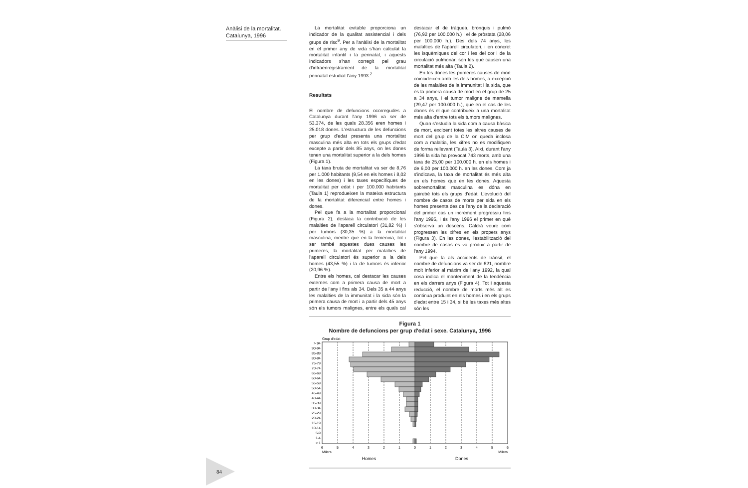Anàlisi de la mortalitat.
Catalunya, 1996
La mortalitat evitable proporciona un indicador de la qualitat assistencial i dels grups de risc<sup>9</sup>. Per a l'anàlisi de la mortalitat en el primer any de vida s'han calculat la mortalitat infantil i la perinatal, i aquests indicadors s'han corregit pel grau d'infraenregistrament de la mortalitat perinatal estudiat l'any 1993.<sup>2</sup>
Resultats
El nombre de defuncions ocorregudes a Catalunya durant l'any 1996 va ser de 53.374, de les quals 28.356 eren homes i 25.018 dones. L'estructura de les defuncions per grup d'edat presenta una mortalitat masculina més alta en tots els grups d'edat excepte a partir dels 85 anys, on les dones tenen una mortalitat superior a la dels homes (Figura 1).
La taxa bruta de mortalitat va ser de 8,76 per 1.000 habitants (9,54 en els homes i 8,02 en les dones) i les taxes específiques de mortalitat per edat i per 100.000 habitants (Taula 1) reprodueixen la mateixa estructura de la mortalitat diferencial entre homes i dones.
Pel que fa a la mortalitat proporcional (Figura 2), destaca la contribució de les malalties de l'aparell circulatori (31,82 %) i per tumors (30,35 %) a la mortalitat masculina, mentre que en la femenina, tot i ser també aquestes dues causes les primeres, la mortalitat per malalties de l'aparell circulatori és superior a la dels homes (43,55 %) i la de tumors és inferior (20,96 %).
Entre els homes, cal destacar les causes externes com a primera causa de mort a partir de l'any i fins als 34. Dels 35 a 44 anys les malalties de la immunitat i la sida són la primera causa de mort i a partir dels 45 anys són els tumors malignes, entre els quals cal destacar el de tràquea, bronquis i pulmó (76,92 per 100.000 h.) i el de pròstata (28,06 per 100.000 h.). Des dels 74 anys, les malalties de l'aparell circulatori, i en concret les isquèmiques del cor i les del cor i de la circulació pulmonar, són les que causen una mortalitat més alta (Taula 2).
En les dones les primeres causes de mort coincideixen amb les dels homes, a excepció de les malalties de la immunitat i la sida, que és la primera causa de mort en el grup de 25 a 34 anys, i el tumor maligne de mamella (29,47 per 100.000 h.), que en el cas de les dones és el que contribueix a una mortalitat més alta d'entre tots els tumors malignes.
Quan s'estudia la sida com a causa bàsica de mort, excloent totes les altres causes de mort del grup de la CIM on queda inclosa com a malaltia, les xifres no es modifiquen de forma rellevant (Taula 3). Així, durant l'any 1996 la sida ha provocat 743 morts, amb una taxa de 25,00 per 100.000 h. en els homes i de 6,00 per 100.000 h. en les dones. Com ja s'indicava, la taxa de mortalitat és més alta en els homes que en les dones. Aquesta sobremortalitat masculina es dóna en gairebé tots els grups d'edat. L'evolució del nombre de casos de morts per sida en els homes presenta des de l'any de la declaració del primer cas un increment progressiu fins l'any 1995, i és l'any 1996 el primer en què s'observa un descens. Caldrà veure com progressen les xifres en els propers anys (Figura 3). En les dones, l'estabilització del nombre de casos es va produir a partir de l'any 1994.
Pel que fa als accidents de trànsit, el nombre de defuncions va ser de 621, nombre molt inferior al màxim de l'any 1992, la qual cosa indica el manteniment de la tendència en els darrers anys (Figura 4). Tot i aquesta reducció, el nombre de morts més alt es continua produint en els homes i en els grups d'edat entre 15 i 34, si bé les taxes més altes són les
Figura 1
Nombre de defuncions per grup d'edat i sexe. Catalunya, 1996
Grup d'edat
> 94
90-94
85-89
80-84
75-79
70-74
65-69
60-64
55-59
50-54
45-49
40-44
35-39
30-34
25-29
20-24
15-19
10-14
5-9
1-4
< 1
6
5
4
3
2
1
0
1
2
3
4
5
6
Milers
Milers
Homes
Dones
84